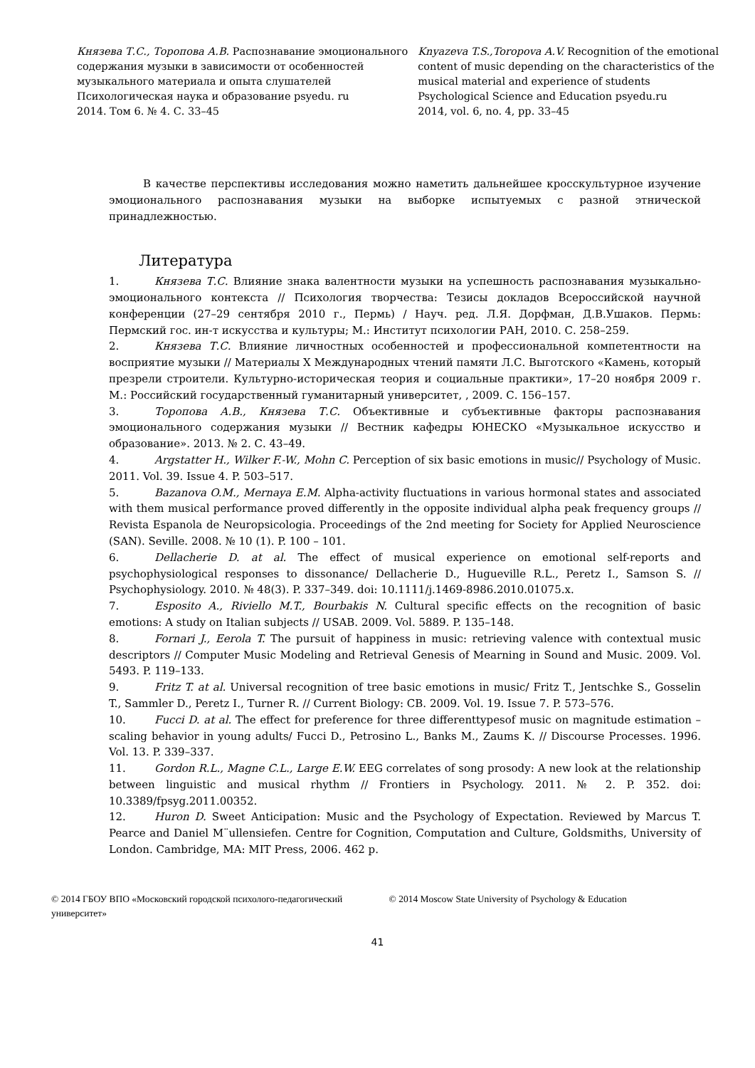Князева Т.С., Торопова А.В. Распознавание эмоционального содержания музыки в зависимости от особенностей музыкального материала и опыта слушателей
Психологическая наука и образование psyedu. ru
2014. Том 6. № 4. С. 33–45
Knyazeva T.S.,Toropova A.V. Recognition of the emotional content of music depending on the characteristics of the musical material and experience of students
Psychological Science and Education psyedu.ru
2014, vol. 6, no. 4, pp. 33–45
В качестве перспективы исследования можно наметить дальнейшее кросскультурное изучение эмоционального распознавания музыки на выборке испытуемых с разной этнической принадлежностью.
Литература
1. Князева Т.С. Влияние знака валентности музыки на успешность распознавания музыкально-эмоционального контекста // Психология творчества: Тезисы докладов Всероссийской научной конференции (27–29 сентября 2010 г., Пермь) / Науч. ред. Л.Я. Дорфман, Д.В.Ушаков. Пермь: Пермский гос. ин-т искусства и культуры; М.: Институт психологии РАН, 2010. С. 258–259.
2. Князева Т.С. Влияние личностных особенностей и профессиональной компетентности на восприятие музыки // Материалы X Международных чтений памяти Л.С. Выготского «Камень, который презрели строители. Культурно-историческая теория и социальные практики», 17–20 ноября 2009 г. М.: Российский государственный гуманитарный университет, , 2009. С. 156–157.
3. Торопова А.В., Князева Т.С. Объективные и субъективные факторы распознавания эмоционального содержания музыки // Вестник кафедры ЮНЕСКО «Музыкальное искусство и образование». 2013. № 2. С. 43–49.
4. Argstatter H., Wilker F.-W., Mohn C. Perception of six basic emotions in music// Psychology of Music. 2011. Vol. 39. Issue 4. P. 503–517.
5. Bazanova O.M., Mernaya E.M. Alpha-activity fluctuations in various hormonal states and associated with them musical performance proved differently in the opposite individual alpha peak frequency groups // Revista Espanola de Neuropsicologia. Proceedings of the 2nd meeting for Society for Applied Neuroscience (SAN). Seville. 2008. № 10 (1). P. 100 – 101.
6. Dellacherie D. at al. The effect of musical experience on emotional self-reports and psychophysiological responses to dissonance/ Dellacherie D., Hugueville R.L., Peretz I., Samson S. // Psychophysiology. 2010. № 48(3). P. 337–349. doi: 10.1111/j.1469-8986.2010.01075.x.
7. Esposito A., Riviello M.T., Bourbakis N. Cultural specific effects on the recognition of basic emotions: A study on Italian subjects // USAB. 2009. Vol. 5889. P. 135–148.
8. Fornari J., Eerola T. The pursuit of happiness in music: retrieving valence with contextual music descriptors // Computer Music Modeling and Retrieval Genesis of Mearning in Sound and Music. 2009. Vol. 5493. P. 119–133.
9. Fritz T. at al. Universal recognition of tree basic emotions in music/ Fritz T., Jentschke S., Gosselin T., Sammler D., Peretz I., Turner R. // Current Biology: CB. 2009. Vol. 19. Issue 7. P. 573–576.
10. Fucci D. at al. The effect for preference for three differenttypesof music on magnitude estimation – scaling behavior in young adults/ Fucci D., Petrosino L., Banks M., Zaums K. // Discourse Processes. 1996. Vol. 13. P. 339–337.
11. Gordon R.L., Magne C.L., Large E.W. EEG correlates of song prosody: A new look at the relationship between linguistic and musical rhythm // Frontiers in Psychology. 2011. № 2. P. 352. doi: 10.3389/fpsyg.2011.00352.
12. Huron D. Sweet Anticipation: Music and the Psychology of Expectation. Reviewed by Marcus T. Pearce and Daniel M¨ullensiefen. Centre for Cognition, Computation and Culture, Goldsmiths, University of London. Cambridge, MA: MIT Press, 2006. 462 p.
© 2014 ГБОУ ВПО «Московский городской психолого-педагогический университет»
© 2014 Moscow State University of Psychology & Education
41